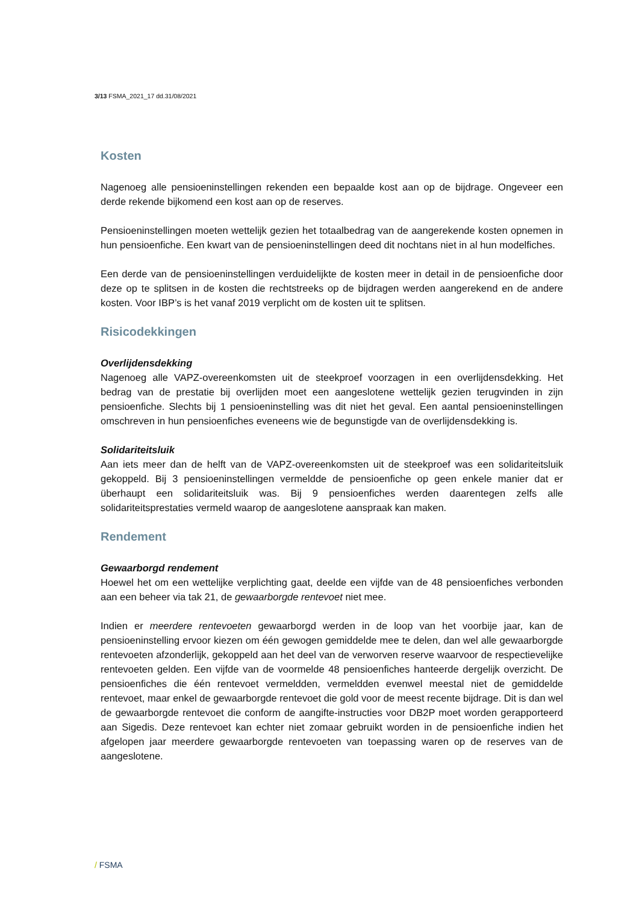3/13 FSMA_2021_17 dd.31/08/2021
Kosten
Nagenoeg alle pensioeninstellingen rekenden een bepaalde kost aan op de bijdrage. Ongeveer een derde rekende bijkomend een kost aan op de reserves.
Pensioeninstellingen moeten wettelijk gezien het totaalbedrag van de aangerekende kosten opnemen in hun pensioenfiche. Een kwart van de pensioeninstellingen deed dit nochtans niet in al hun modelfiches.
Een derde van de pensioeninstellingen verduidelijkte de kosten meer in detail in de pensioenfiche door deze op te splitsen in de kosten die rechtstreeks op de bijdragen werden aangerekend en de andere kosten. Voor IBP’s is het vanaf 2019 verplicht om de kosten uit te splitsen.
Risicodekkingen
Overlijdensdekking
Nagenoeg alle VAPZ-overeenkomsten uit de steekproef voorzagen in een overlijdensdekking. Het bedrag van de prestatie bij overlijden moet een aangeslotene wettelijk gezien terugvinden in zijn pensioenfiche. Slechts bij 1 pensioeninstelling was dit niet het geval. Een aantal pensioeninstellingen omschreven in hun pensioenfiches eveneens wie de begunstigde van de overlijdensdekking is.
Solidariteitsluik
Aan iets meer dan de helft van de VAPZ-overeenkomsten uit de steekproef was een solidariteitsluik gekoppeld. Bij 3 pensioeninstellingen vermeldde de pensioenfiche op geen enkele manier dat er überhaupt een solidariteitsluik was. Bij 9 pensioenfiches werden daarentegen zelfs alle solidariteitsprestaties vermeld waarop de aangeslotene aanspraak kan maken.
Rendement
Gewaarborgd rendement
Hoewel het om een wettelijke verplichting gaat, deelde een vijfde van de 48 pensioenfiches verbonden aan een beheer via tak 21, de gewaarborgde rentevoet niet mee.
Indien er meerdere rentevoeten gewaarborgd werden in de loop van het voorbije jaar, kan de pensioeninstelling ervoor kiezen om één gewogen gemiddelde mee te delen, dan wel alle gewaarborgde rentevoeten afzonderlijk, gekoppeld aan het deel van de verworven reserve waarvoor de respectievelijke rentevoeten gelden. Een vijfde van de voormelde 48 pensioenfiches hanteerde dergelijk overzicht. De pensioenfiches die één rentevoet vermeldden, vermeldden evenwel meestal niet de gemiddelde rentevoet, maar enkel de gewaarborgde rentevoet die gold voor de meest recente bijdrage. Dit is dan wel de gewaarborgde rentevoet die conform de aangifte-instructies voor DB2P moet worden gerapporteerd aan Sigedis. Deze rentevoet kan echter niet zomaar gebruikt worden in de pensioenfiche indien het afgelopen jaar meerdere gewaarborgde rentevoeten van toepassing waren op de reserves van de aangeslotene.
/ FSMA